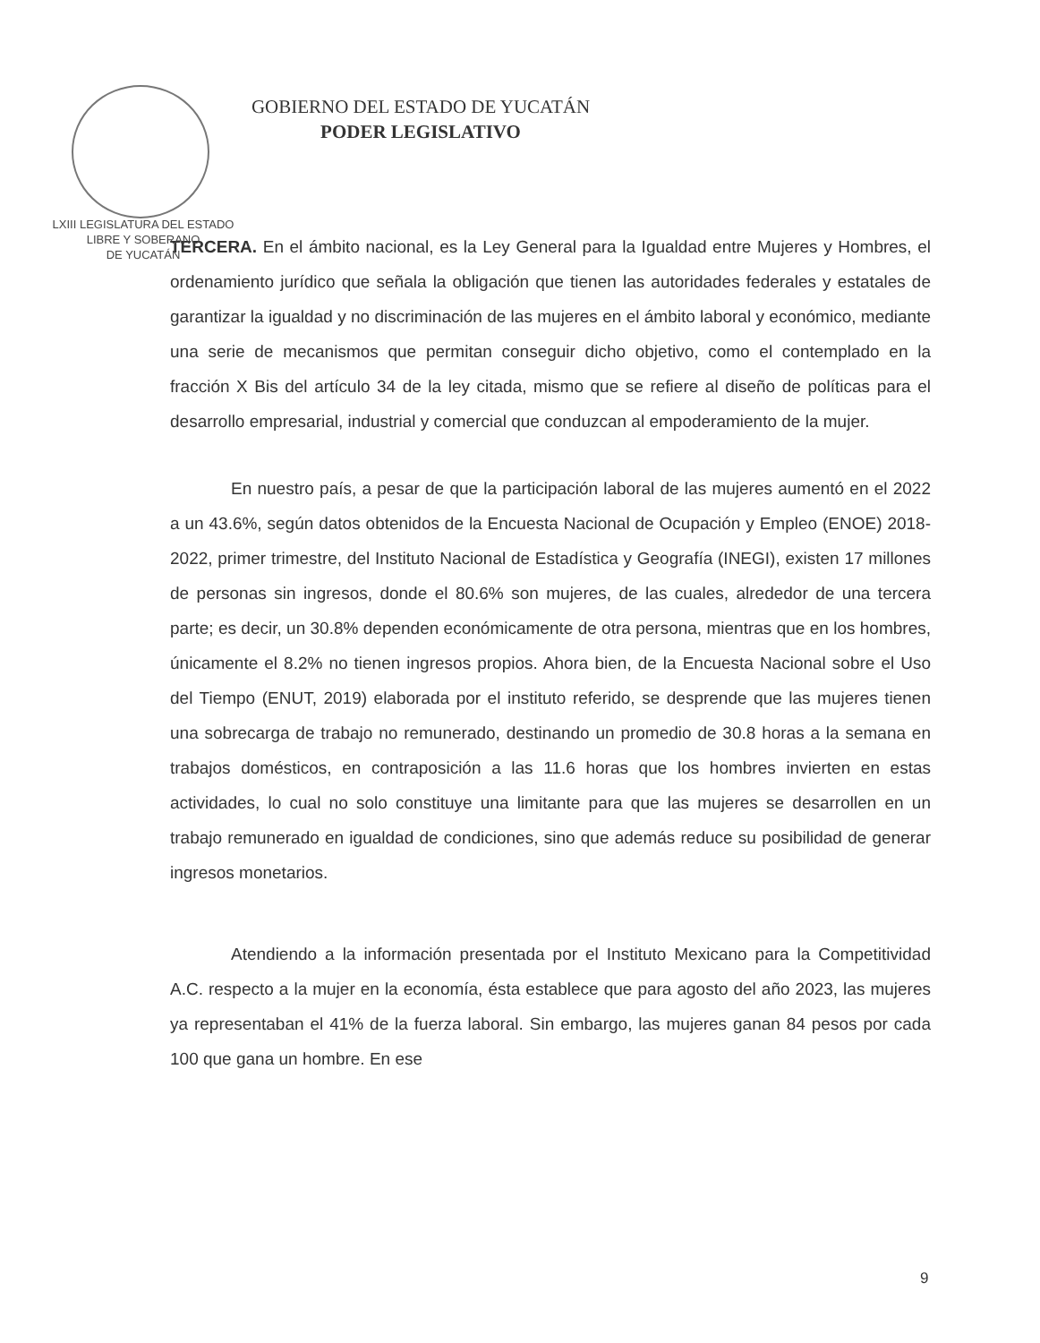LXIII LEGISLATURA DEL ESTADO
LIBRE Y SOBERANO
DE YUCATÁN
GOBIERNO DEL ESTADO DE YUCATÁN
PODER LEGISLATIVO
TERCERA. En el ámbito nacional, es la Ley General para la Igualdad entre Mujeres y Hombres, el ordenamiento jurídico que señala la obligación que tienen las autoridades federales y estatales de garantizar la igualdad y no discriminación de las mujeres en el ámbito laboral y económico, mediante una serie de mecanismos que permitan conseguir dicho objetivo, como el contemplado en la fracción X Bis del artículo 34 de la ley citada, mismo que se refiere al diseño de políticas para el desarrollo empresarial, industrial y comercial que conduzcan al empoderamiento de la mujer.
En nuestro país, a pesar de que la participación laboral de las mujeres aumentó en el 2022 a un 43.6%, según datos obtenidos de la Encuesta Nacional de Ocupación y Empleo (ENOE) 2018-2022, primer trimestre, del Instituto Nacional de Estadística y Geografía (INEGI), existen 17 millones de personas sin ingresos, donde el 80.6% son mujeres, de las cuales, alrededor de una tercera parte; es decir, un 30.8% dependen económicamente de otra persona, mientras que en los hombres, únicamente el 8.2% no tienen ingresos propios. Ahora bien, de la Encuesta Nacional sobre el Uso del Tiempo (ENUT, 2019) elaborada por el instituto referido, se desprende que las mujeres tienen una sobrecarga de trabajo no remunerado, destinando un promedio de 30.8 horas a la semana en trabajos domésticos, en contraposición a las 11.6 horas que los hombres invierten en estas actividades, lo cual no solo constituye una limitante para que las mujeres se desarrollen en un trabajo remunerado en igualdad de condiciones, sino que además reduce su posibilidad de generar ingresos monetarios.
Atendiendo a la información presentada por el Instituto Mexicano para la Competitividad A.C. respecto a la mujer en la economía, ésta establece que para agosto del año 2023, las mujeres ya representaban el 41% de la fuerza laboral. Sin embargo, las mujeres ganan 84 pesos por cada 100 que gana un hombre. En ese
9